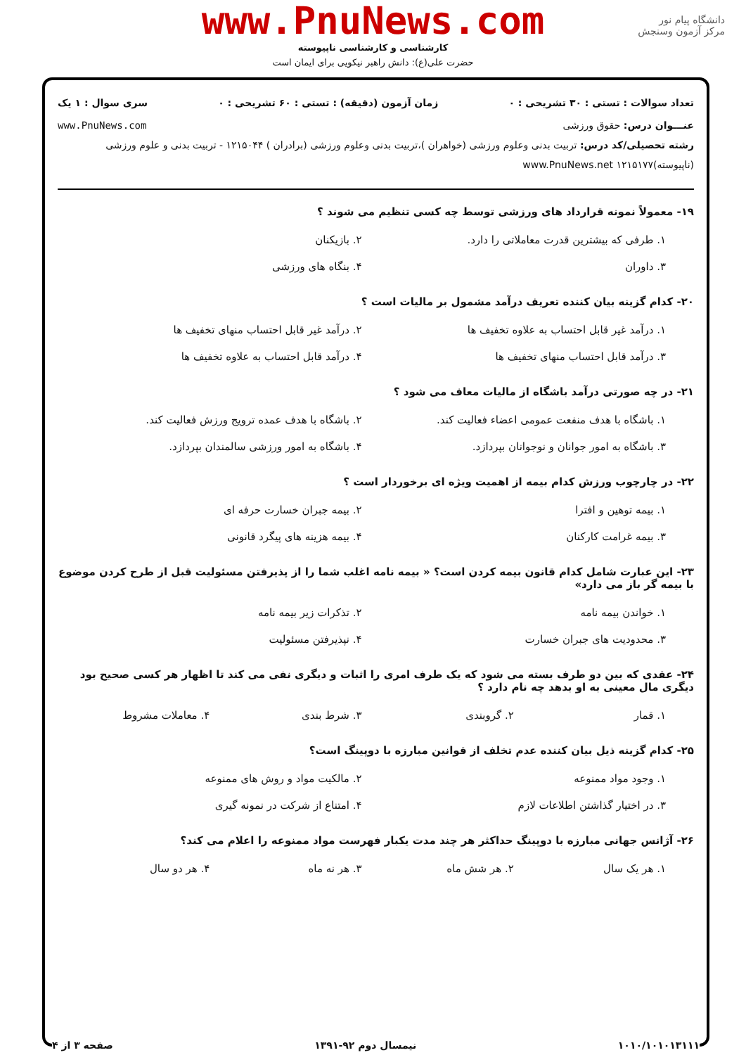دانشگاه پیام نور
مرکز آزمون وسنجش
www.PnuNews.com
کارشناسی و کارشناسی ناپیوسته
حضرت علی(ع): دانش راهبر نیکویی برای ایمان است
تعداد سوالات : تستی : ۳۰ تشریحی : ۰ زمان آزمون (دقیقه) : تستی : ۶۰ تشریحی : ۰ سری سوال : ۱ یک
عنـــوان درس: حقوق ورزشی www.PnuNews.com
رشته تحصیلی/کد درس: تربیت بدنی وعلوم ورزشی (خواهران )،تربیت بدنی وعلوم ورزشی (برادران ) ۱۲۱۵۰۴۴ - تربیت بدنی و علوم ورزشی (ناپیوسته)۱۲۱۵۱۷۷ www.PnuNews.net
۱۹- معمولاً نمونه قرارداد های ورزشی توسط چه کسی تنظیم می شوند ؟
۱. طرفی که بیشترین قدرت معاملاتی را دارد.
۲. بازیکنان
۳. داوران
۴. بنگاه های ورزشی
۲۰- کدام گزینه بیان کننده تعریف درآمد مشمول بر مالیات است ؟
۱. درآمد غیر قابل احتساب به علاوه تخفیف ها
۲. درآمد غیر قابل احتساب منهای تخفیف ها
۳. درآمد قابل احتساب منهای تخفیف ها
۴. درآمد قابل احتساب به علاوه تخفیف ها
۲۱- در چه صورتی درآمد باشگاه از مالیات معاف می شود ؟
۱. باشگاه با هدف منفعت عمومی اعضاء فعالیت کند.
۲. باشگاه با هدف عمده ترویج ورزش فعالیت کند.
۳. باشگاه به امور جوانان و نوجوانان بپردازد.
۴. باشگاه به امور ورزشی سالمندان بپردازد.
۲۲- در چارچوب ورزش کدام بیمه از اهمیت ویژه ای برخوردار است ؟
۱. بیمه توهین و افترا
۲. بیمه جبران خسارت حرفه ای
۳. بیمه غرامت کارکنان
۴. بیمه هزینه های پیگرد قانونی
۲۳- این عبارت شامل کدام قانون بیمه کردن است؟ « بیمه نامه اغلب شما را از پذیرفتن مسئولیت قبل از طرح کردن موضوع با بیمه گر باز می دارد»
۱. خواندن بیمه نامه
۲. تذکرات زیر بیمه نامه
۳. محدودیت های جبران خسارت
۴. نپذیرفتن مسئولیت
۲۴- عقدی که بین دو طرف بسته می شود که یک طرف امری را اثبات و دیگری نفی می کند تا اظهار هر کسی صحیح بود دیگری مال معینی به او بدهد چه نام دارد ؟
۱. قمار
۲. گروبندی
۳. شرط بندی
۴. معاملات مشروط
۲۵- کدام گزینه ذیل بیان کننده عدم تخلف از قوانین مبارزه با دوپینگ است؟
۱. وجود مواد ممنوعه
۲. مالکیت مواد و روش های ممنوعه
۳. در اختیار گذاشتن اطلاعات لازم
۴. امتناع از شرکت در نمونه گیری
۲۶- آژانس جهانی مبارزه با دوپینگ حداکثر هر چند مدت یکبار فهرست مواد ممنوعه را اعلام می کند؟
۱. هر یک سال
۲. هر شش ماه
۳. هر نه ماه
۴. هر دو سال
۱۰۱۰/۱۰۱۰۱۳۱۱۱ نیمسال دوم ۹۲-۱۳۹۱ صفحه ۳ از ۴